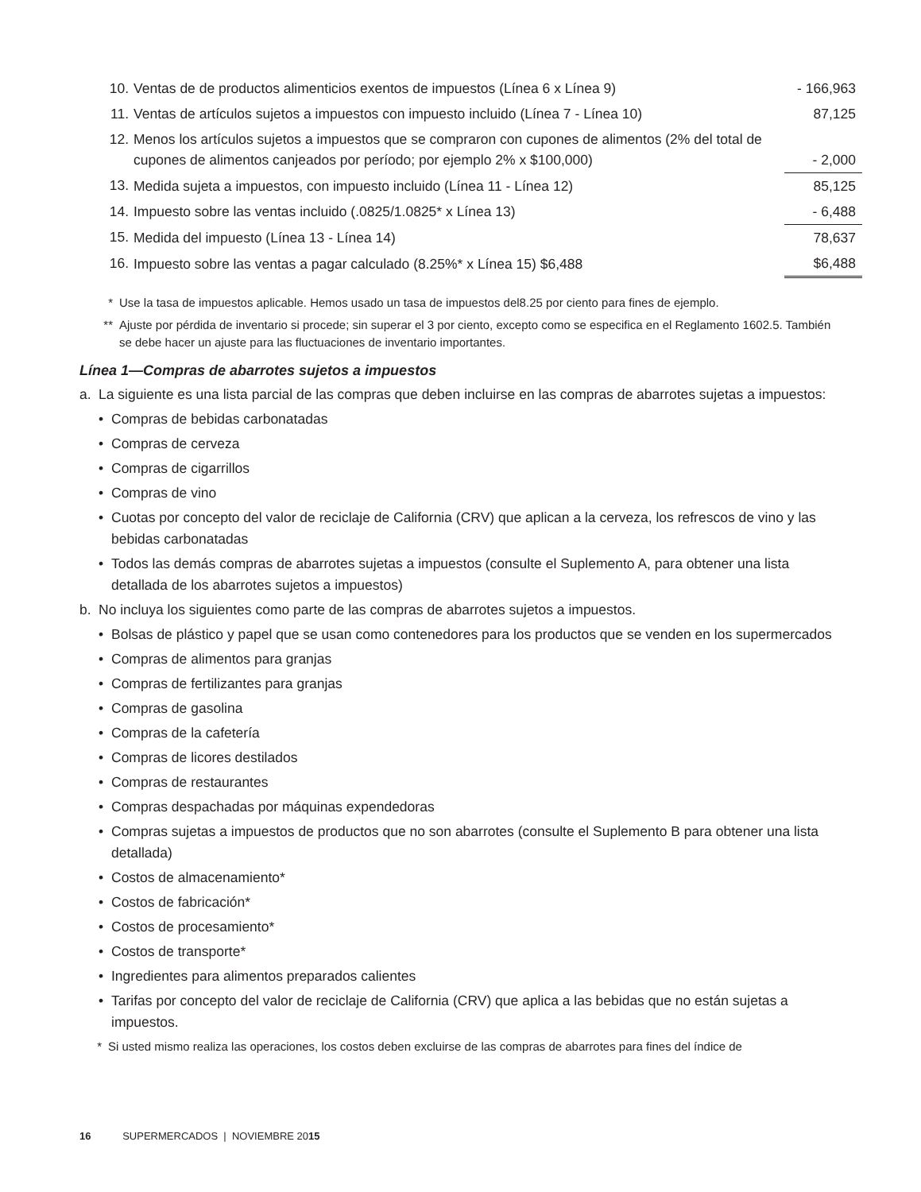| 10. | Ventas de de productos alimenticios exentos de impuestos (Línea 6 x Línea 9) | - 166,963 |
| 11. | Ventas de artículos sujetos a impuestos con impuesto incluido (Línea 7 - Línea 10) | 87,125 |
| 12. | Menos los artículos sujetos a impuestos que se compraron con cupones de alimentos (2% del total de cupones de alimentos canjeados por período; por ejemplo 2% x $100,000) | - 2,000 |
| 13. | Medida sujeta a impuestos, con impuesto incluido (Línea 11 - Línea 12) | 85,125 |
| 14. | Impuesto sobre las ventas incluido (.0825/1.0825* x Línea 13) | - 6,488 |
| 15. | Medida del impuesto (Línea 13 - Línea 14) | 78,637 |
| 16. | Impuesto sobre las ventas a pagar calculado (8.25%* x Línea 15) $6,488 | $6,488 |
* Use la tasa de impuestos aplicable. Hemos usado un tasa de impuestos del8.25 por ciento para fines de ejemplo.
** Ajuste por pérdida de inventario si procede; sin superar el 3 por ciento, excepto como se especifica en el Reglamento 1602.5. También se debe hacer un ajuste para las fluctuaciones de inventario importantes.
Línea 1—Compras de abarrotes sujetos a impuestos
a. La siguiente es una lista parcial de las compras que deben incluirse en las compras de abarrotes sujetas a impuestos:
• Compras de bebidas carbonatadas
• Compras de cerveza
• Compras de cigarrillos
• Compras de vino
• Cuotas por concepto del valor de reciclaje de California (CRV) que aplican a la cerveza, los refrescos de vino y las bebidas carbonatadas
• Todos las demás compras de abarrotes sujetas a impuestos (consulte el Suplemento A, para obtener una lista detallada de los abarrotes sujetos a impuestos)
b. No incluya los siguientes como parte de las compras de abarrotes sujetos a impuestos.
• Bolsas de plástico y papel que se usan como contenedores para los productos que se venden en los supermercados
• Compras de alimentos para granjas
• Compras de fertilizantes para granjas
• Compras de gasolina
• Compras de la cafetería
• Compras de licores destilados
• Compras de restaurantes
• Compras despachadas por máquinas expendedoras
• Compras sujetas a impuestos de productos que no son abarrotes (consulte el Suplemento B para obtener una lista detallada)
• Costos de almacenamiento*
• Costos de fabricación*
• Costos de procesamiento*
• Costos de transporte*
• Ingredientes para alimentos preparados calientes
• Tarifas por concepto del valor de reciclaje de California (CRV) que aplica a las bebidas que no están sujetas a impuestos.
* Si usted mismo realiza las operaciones, los costos deben excluirse de las compras de abarrotes para fines del índice de
16 SUPERMERCADOS | NOVIEMBRE 2015